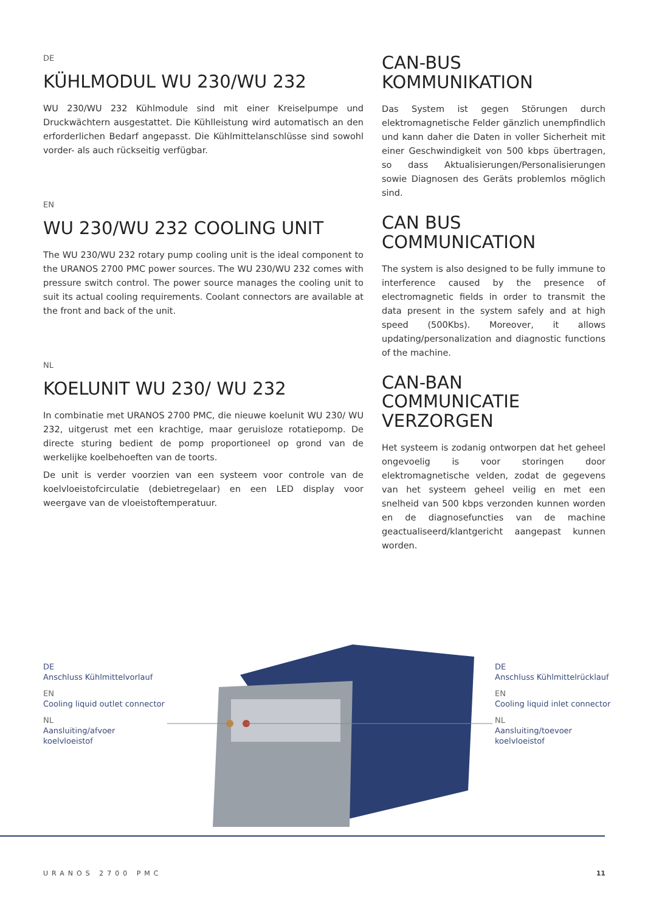DE
KÜHLMODUL WU 230/WU 232
WU 230/WU 232 Kühlmodule sind mit einer Kreiselpumpe und Druckwächtern ausgestattet. Die Kühlleistung wird automatisch an den erforderlichen Bedarf angepasst. Die Kühlmittelanschlüsse sind sowohl vorder- als auch rückseitig verfügbar.
EN
WU 230/WU 232 COOLING UNIT
The WU 230/WU 232 rotary pump cooling unit is the ideal component to the URANOS 2700 PMC power sources. The WU 230/WU 232 comes with pressure switch control. The power source manages the cooling unit to suit its actual cooling requirements. Coolant connectors are available at the front and back of the unit.
NL
KOELUNIT WU 230/ WU 232
In combinatie met URANOS 2700 PMC, die nieuwe koelunit WU 230/ WU 232, uitgerust met een krachtige, maar geruisloze rotatiepomp. De directe sturing bedient de pomp proportioneel op grond van de werkelijke koelbehoeften van de toorts.
De unit is verder voorzien van een systeem voor controle van de koelvloeistofcirculatie (debietregelaar) en een LED display voor weergave van de vloeistoftemperatuur.
CAN-BUS
KOMMUNIKATION
Das System ist gegen Störungen durch elektromagnetische Felder gänzlich unempfindlich und kann daher die Daten in voller Sicherheit mit einer Geschwindigkeit von 500 kbps übertragen, so dass Aktualisierungen/Personalisierungen sowie Diagnosen des Geräts problemlos möglich sind.
CAN BUS
COMMUNICATION
The system is also designed to be fully immune to interference caused by the presence of electromagnetic fields in order to transmit the data present in the system safely and at high speed (500Kbs). Moreover, it allows updating/personalization and diagnostic functions of the machine.
CAN-BAN
COMMUNICATIE
VERZORGEN
Het systeem is zodanig ontworpen dat het geheel ongevoelig is voor storingen door elektromagnetische velden, zodat de gegevens van het systeem geheel veilig en met een snelheid van 500 kbps verzonden kunnen worden en de diagnosefuncties van de machine geactualiseerd/klantgericht aangepast kunnen worden.
DE
Anschluss Kühlmittelvorlauf
EN
Cooling liquid outlet connector
NL
Aansluiting/afvoer
koelvloeistof
DE
Anschluss Kühlmittelrücklauf
EN
Cooling liquid inlet connector
NL
Aansluiting/toevoer
koelvloeistof
URANOS 2700 PMC 11